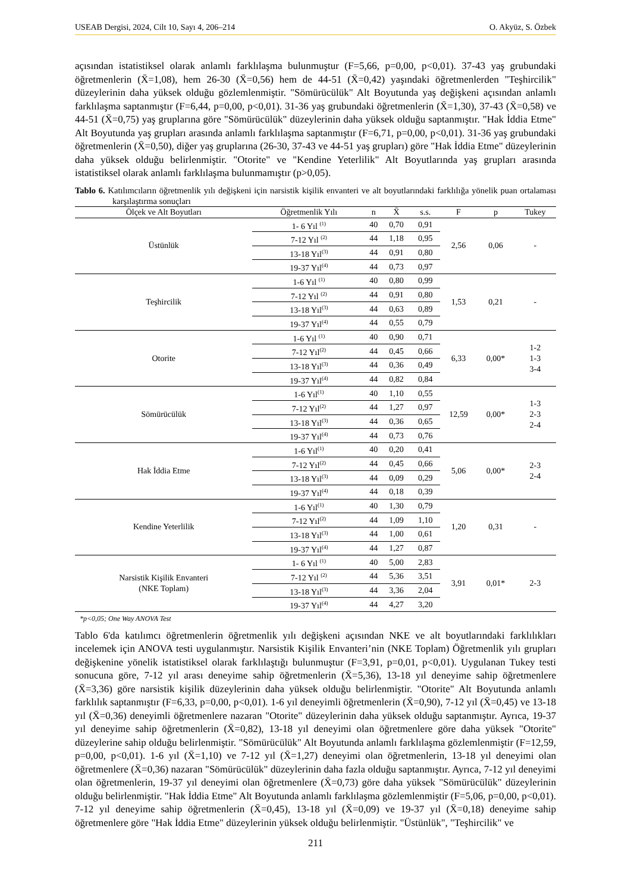USEAB Dergisi, 2024, Cilt 10, Sayı 4, 206–214 O. Akyüz, S. Özbek
açısından istatistiksel olarak anlamlı farklılaşma bulunmuştur (F=5,66, p=0,00, p<0,01). 37-43 yaş grubundaki öğretmenlerin (X̄=1,08), hem 26-30 (X̄=0,56) hem de 44-51 (X̄=0,42) yaşındaki öğretmenlerden "Teşhircilik" düzeylerinin daha yüksek olduğu gözlemlenmiştir. "Sömürücülük" Alt Boyutunda yaş değişkeni açısından anlamlı farklılaşma saptanmıştır (F=6,44, p=0,00, p<0,01). 31-36 yaş grubundaki öğretmenlerin (X̄=1,30), 37-43 (X̄=0,58) ve 44-51 (X̄=0,75) yaş gruplarına göre "Sömürücülük" düzeylerinin daha yüksek olduğu saptanmıştır. "Hak İddia Etme" Alt Boyutunda yaş grupları arasında anlamlı farklılaşma saptanmıştır (F=6,71, p=0,00, p<0,01). 31-36 yaş grubundaki öğretmenlerin (X̄=0,50), diğer yaş gruplarına (26-30, 37-43 ve 44-51 yaş grupları) göre "Hak İddia Etme" düzeylerinin daha yüksek olduğu belirlenmiştir. "Otorite" ve "Kendine Yeterlilik" Alt Boyutlarında yaş grupları arasında istatistiksel olarak anlamlı farklılaşma bulunmamıştır (p>0,05).
Tablo 6. Katılımcıların öğretmenlik yılı değişkeni için narsistik kişilik envanteri ve alt boyutlarındaki farklılığa yönelik puan ortalaması karşılaştırma sonuçları
| Ölçek ve Alt Boyutları | Öğretmenlik Yılı | n | X̄ | s.s. | F | p | Tukey |
| --- | --- | --- | --- | --- | --- | --- | --- |
| Üstünlük | 1- 6 Yıl <sup>(1)</sup> | 40 | 0,70 | 0,91 | 2,56 | 0,06 | - |
| | 7-12 Yıl <sup>(2)</sup> | 44 | 1,18 | 0,95 | | | |
| | 13-18 Yıl<sup>(3)</sup> | 44 | 0,91 | 0,80 | | | |
| | 19-37 Yıl<sup>(4)</sup> | 44 | 0,73 | 0,97 | | | |
| Teşhircilik | 1-6 Yıl <sup>(1)</sup> | 40 | 0,80 | 0,99 | 1,53 | 0,21 | - |
| | 7-12 Yıl <sup>(2)</sup> | 44 | 0,91 | 0,80 | | | |
| | 13-18 Yıl<sup>(3)</sup> | 44 | 0,63 | 0,89 | | | |
| | 19-37 Yıl<sup>(4)</sup> | 44 | 0,55 | 0,79 | | | |
| Otorite | 1-6 Yıl <sup>(1)</sup> | 40 | 0,90 | 0,71 | 6,33 | 0,00* | 1-2 1-3 3-4 |
| | 7-12 Yıl<sup>(2)</sup> | 44 | 0,45 | 0,66 | | | |
| | 13-18 Yıl<sup>(3)</sup> | 44 | 0,36 | 0,49 | | | |
| | 19-37 Yıl<sup>(4)</sup> | 44 | 0,82 | 0,84 | | | |
| Sömürücülük | 1-6 Yıl<sup>(1)</sup> | 40 | 1,10 | 0,55 | 12,59 | 0,00* | 1-3 2-3 2-4 |
| | 7-12 Yıl<sup>(2)</sup> | 44 | 1,27 | 0,97 | | | |
| | 13-18 Yıl<sup>(3)</sup> | 44 | 0,36 | 0,65 | | | |
| | 19-37 Yıl<sup>(4)</sup> | 44 | 0,73 | 0,76 | | | |
| Hak İddia Etme | 1-6 Yıl<sup>(1)</sup> | 40 | 0,20 | 0,41 | 5,06 | 0,00* | 2-3 2-4 |
| | 7-12 Yıl<sup>(2)</sup> | 44 | 0,45 | 0,66 | | | |
| | 13-18 Yıl<sup>(3)</sup> | 44 | 0,09 | 0,29 | | | |
| | 19-37 Yıl<sup>(4)</sup> | 44 | 0,18 | 0,39 | | | |
| Kendine Yeterlilik | 1-6 Yıl<sup>(1)</sup> | 40 | 1,30 | 0,79 | 1,20 | 0,31 | - |
| | 7-12 Yıl<sup>(2)</sup> | 44 | 1,09 | 1,10 | | | |
| | 13-18 Yıl<sup>(3)</sup> | 44 | 1,00 | 0,61 | | | |
| | 19-37 Yıl<sup>(4)</sup> | 44 | 1,27 | 0,87 | | | |
| Narsistik Kişilik Envanteri (NKE Toplam) | 1- 6 Yıl <sup>(1)</sup> | 40 | 5,00 | 2,83 | 3,91 | 0,01* | 2-3 |
| | 7-12 Yıl <sup>(2)</sup> | 44 | 5,36 | 3,51 | | | |
| | 13-18 Yıl<sup>(3)</sup> | 44 | 3,36 | 2,04 | | | |
| | 19-37 Yıl<sup>(4)</sup> | 44 | 4,27 | 3,20 | | | |
*p<0,05; One Way ANOVA Test
Tablo 6'da katılımcı öğretmenlerin öğretmenlik yılı değişkeni açısından NKE ve alt boyutlarındaki farklılıkları incelemek için ANOVA testi uygulanmıştır. Narsistik Kişilik Envanteri’nin (NKE Toplam) Öğretmenlik yılı grupları değişkenine yönelik istatistiksel olarak farklılaştığı bulunmuştur (F=3,91, p=0,01, p<0,01). Uygulanan Tukey testi sonucuna göre, 7-12 yıl arası deneyime sahip öğretmenlerin (X̄=5,36), 13-18 yıl deneyime sahip öğretmenlere (X̄=3,36) göre narsistik kişilik düzeylerinin daha yüksek olduğu belirlenmiştir. "Otorite" Alt Boyutunda anlamlı farklılık saptanmıştır (F=6,33, p=0,00, p<0,01). 1-6 yıl deneyimli öğretmenlerin (X̄=0,90), 7-12 yıl (X̄=0,45) ve 13-18 yıl (X̄=0,36) deneyimli öğretmenlere nazaran "Otorite" düzeylerinin daha yüksek olduğu saptanmıştır. Ayrıca, 19-37 yıl deneyime sahip öğretmenlerin (X̄=0,82), 13-18 yıl deneyimi olan öğretmenlere göre daha yüksek "Otorite" düzeylerine sahip olduğu belirlenmiştir. "Sömürücülük" Alt Boyutunda anlamlı farklılaşma gözlemlenmiştir (F=12,59, p=0,00, p<0,01). 1-6 yıl (X̄=1,10) ve 7-12 yıl (X̄=1,27) deneyimi olan öğretmenlerin, 13-18 yıl deneyimi olan öğretmenlere (X̄=0,36) nazaran "Sömürücülük" düzeylerinin daha fazla olduğu saptanmıştır. Ayrıca, 7-12 yıl deneyimi olan öğretmenlerin, 19-37 yıl deneyimi olan öğretmenlere (X̄=0,73) göre daha yüksek "Sömürücülük" düzeylerinin olduğu belirlenmiştir. "Hak İddia Etme" Alt Boyutunda anlamlı farklılaşma gözlemlenmiştir (F=5,06, p=0,00, p<0,01). 7-12 yıl deneyime sahip öğretmenlerin (X̄=0,45), 13-18 yıl (X̄=0,09) ve 19-37 yıl (X̄=0,18) deneyime sahip öğretmenlere göre "Hak İddia Etme" düzeylerinin yüksek olduğu belirlenmiştir. "Üstünlük", "Teşhircilik" ve
211